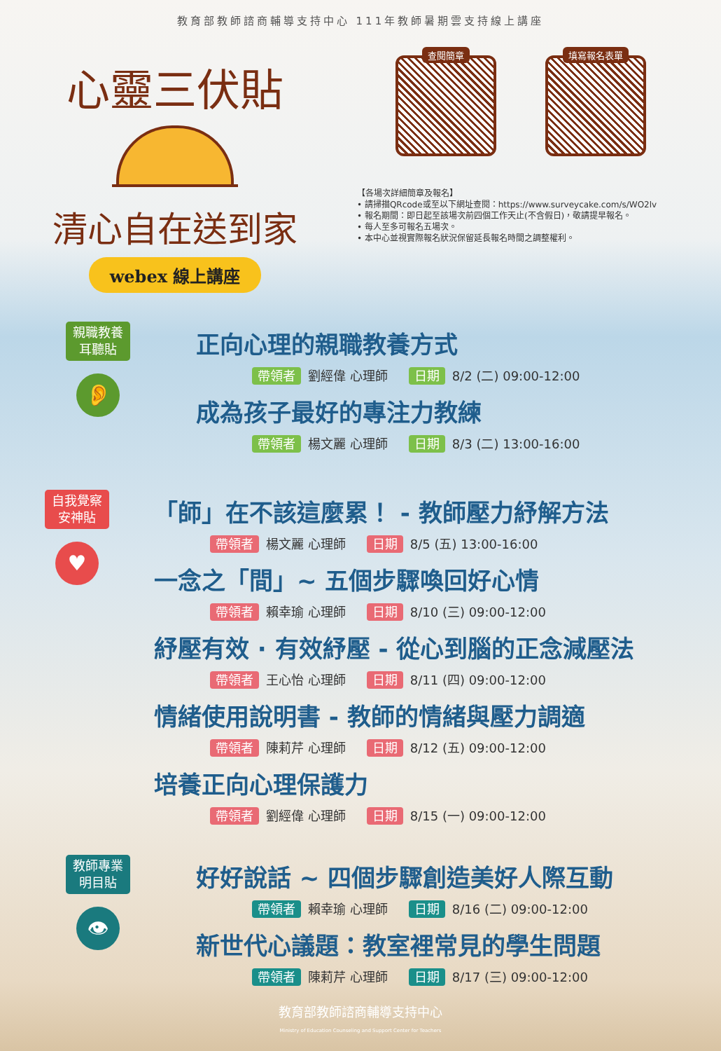教育部教師諮商輔導支持中心 111年教師暑期雲支持線上講座
心靈三伏貼
清心自在送到家
webex 線上講座
查閱簡章
填寫報名表單
【各場次詳細簡章及報名】
• 請掃描QRcode或至以下網址查閱：https://www.surveycake.com/s/WO2lv
• 報名期間：即日起至該場次前四個工作天止(不含假日)，敬請提早報名。
• 每人至多可報名五場次。
• 本中心並視實際報名狀況保留延長報名時間之調整權利。
親職教養
耳聽貼
👂
正向心理的親職教養方式
帶領者 劉經偉 心理師 日期 8/2 (二) 09:00-12:00
成為孩子最好的專注力教練
帶領者 楊文麗 心理師 日期 8/3 (二) 13:00-16:00
自我覺察
安神貼
♥
「師」在不該這麼累！ - 教師壓力紓解方法
帶領者 楊文麗 心理師 日期 8/5 (五) 13:00-16:00
一念之「間」~ 五個步驟喚回好心情
帶領者 賴幸瑜 心理師 日期 8/10 (三) 09:00-12:00
紓壓有效 · 有效紓壓 - 從心到腦的正念減壓法
帶領者 王心怡 心理師 日期 8/11 (四) 09:00-12:00
情緒使用說明書 - 教師的情緒與壓力調適
帶領者 陳莉芹 心理師 日期 8/12 (五) 09:00-12:00
培養正向心理保護力
帶領者 劉經偉 心理師 日期 8/15 (一) 09:00-12:00
教師專業
明目貼
👁
好好說話 ~ 四個步驟創造美好人際互動
帶領者 賴幸瑜 心理師 日期 8/16 (二) 09:00-12:00
新世代心議題：教室裡常見的學生問題
帶領者 陳莉芹 心理師 日期 8/17 (三) 09:00-12:00
教育部教師諮商輔導支持中心
Ministry of Education Counseling and Support Center for Teachers